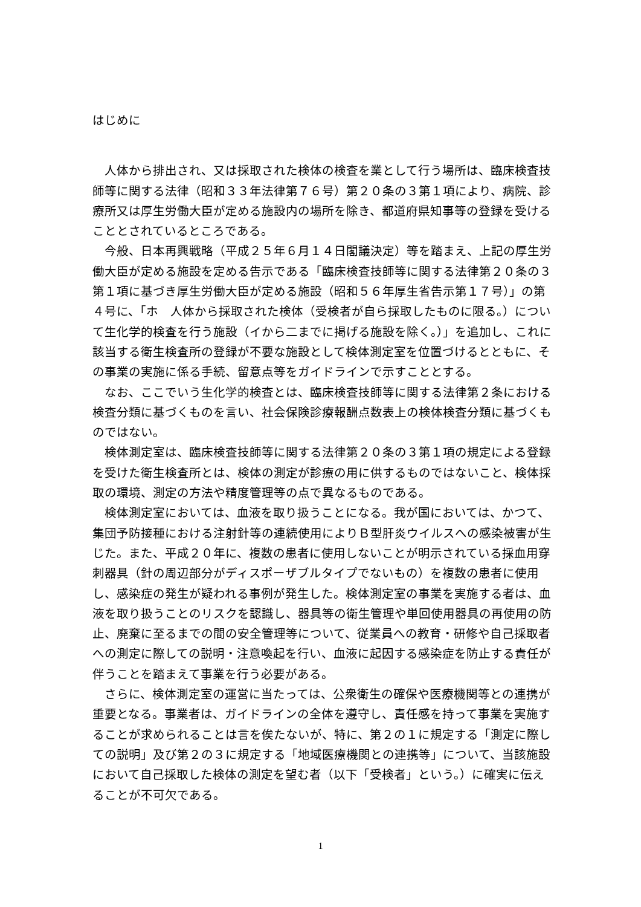はじめに
人体から排出され、又は採取された検体の検査を業として行う場所は、臨床検査技師等に関する法律（昭和３３年法律第７６号）第２０条の３第１項により、病院、診療所又は厚生労働大臣が定める施設内の場所を除き、都道府県知事等の登録を受けることとされているところである。
今般、日本再興戦略（平成２５年６月１４日閣議決定）等を踏まえ、上記の厚生労働大臣が定める施設を定める告示である「臨床検査技師等に関する法律第２０条の３第１項に基づき厚生労働大臣が定める施設（昭和５６年厚生省告示第１７号）」の第４号に、「ホ　人体から採取された検体（受検者が自ら採取したものに限る。）について生化学的検査を行う施設（イから二までに掲げる施設を除く。）」を追加し、これに該当する衛生検査所の登録が不要な施設として検体測定室を位置づけるとともに、その事業の実施に係る手続、留意点等をガイドラインで示すこととする。
なお、ここでいう生化学的検査とは、臨床検査技師等に関する法律第２条における検査分類に基づくものを言い、社会保険診療報酬点数表上の検体検査分類に基づくものではない。
検体測定室は、臨床検査技師等に関する法律第２０条の３第１項の規定による登録を受けた衛生検査所とは、検体の測定が診療の用に供するものではないこと、検体採取の環境、測定の方法や精度管理等の点で異なるものである。
検体測定室においては、血液を取り扱うことになる。我が国においては、かつて、集団予防接種における注射針等の連続使用によりＢ型肝炎ウイルスへの感染被害が生じた。また、平成２０年に、複数の患者に使用しないことが明示されている採血用穿刺器具（針の周辺部分がディスポーザブルタイプでないもの）を複数の患者に使用し、感染症の発生が疑われる事例が発生した。検体測定室の事業を実施する者は、血液を取り扱うことのリスクを認識し、器具等の衛生管理や単回使用器具の再使用の防止、廃棄に至るまでの間の安全管理等について、従業員への教育・研修や自己採取者への測定に際しての説明・注意喚起を行い、血液に起因する感染症を防止する責任が伴うことを踏まえて事業を行う必要がある。
さらに、検体測定室の運営に当たっては、公衆衛生の確保や医療機関等との連携が重要となる。事業者は、ガイドラインの全体を遵守し、責任感を持って事業を実施することが求められることは言を俟たないが、特に、第２の１に規定する「測定に際しての説明」及び第２の３に規定する「地域医療機関との連携等」について、当該施設において自己採取した検体の測定を望む者（以下「受検者」という。）に確実に伝えることが不可欠である。
1